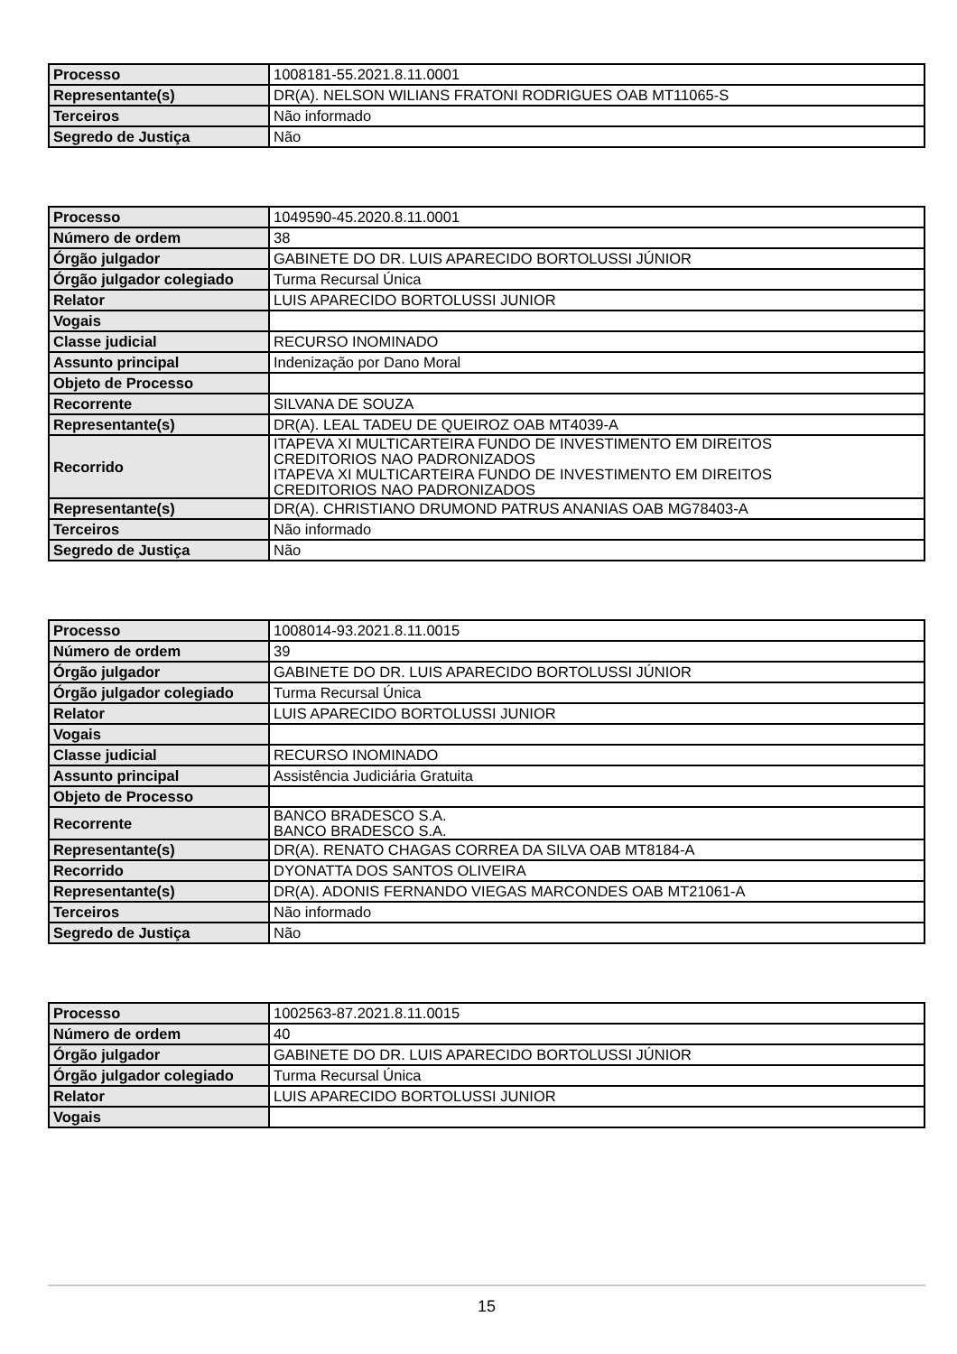| Processo | 1008181-55.2021.8.11.0001 |
| Representante(s) | DR(A). NELSON WILIANS FRATONI RODRIGUES OAB MT11065-S |
| Terceiros | Não informado |
| Segredo de Justiça | Não |
| Processo | 1049590-45.2020.8.11.0001 |
| Número de ordem | 38 |
| Órgão julgador | GABINETE DO DR. LUIS APARECIDO BORTOLUSSI JÚNIOR |
| Órgão julgador colegiado | Turma Recursal Única |
| Relator | LUIS APARECIDO BORTOLUSSI JUNIOR |
| Vogais | |
| Classe judicial | RECURSO INOMINADO |
| Assunto principal | Indenização por Dano Moral |
| Objeto de Processo | |
| Recorrente | SILVANA DE SOUZA |
| Representante(s) | DR(A). LEAL TADEU DE QUEIROZ OAB MT4039-A |
| Recorrido | ITAPEVA XI MULTICARTEIRA FUNDO DE INVESTIMENTO EM DIREITOS CREDITORIOS NAO PADRONIZADOS ITAPEVA XI MULTICARTEIRA FUNDO DE INVESTIMENTO EM DIREITOS CREDITORIOS NAO PADRONIZADOS |
| Representante(s) | DR(A). CHRISTIANO DRUMOND PATRUS ANANIAS OAB MG78403-A |
| Terceiros | Não informado |
| Segredo de Justiça | Não |
| Processo | 1008014-93.2021.8.11.0015 |
| Número de ordem | 39 |
| Órgão julgador | GABINETE DO DR. LUIS APARECIDO BORTOLUSSI JÚNIOR |
| Órgão julgador colegiado | Turma Recursal Única |
| Relator | LUIS APARECIDO BORTOLUSSI JUNIOR |
| Vogais | |
| Classe judicial | RECURSO INOMINADO |
| Assunto principal | Assistência Judiciária Gratuita |
| Objeto de Processo | |
| Recorrente | BANCO BRADESCO S.A. BANCO BRADESCO S.A. |
| Representante(s) | DR(A). RENATO CHAGAS CORREA DA SILVA OAB MT8184-A |
| Recorrido | DYONATTA DOS SANTOS OLIVEIRA |
| Representante(s) | DR(A). ADONIS FERNANDO VIEGAS MARCONDES OAB MT21061-A |
| Terceiros | Não informado |
| Segredo de Justiça | Não |
| Processo | 1002563-87.2021.8.11.0015 |
| Número de ordem | 40 |
| Órgão julgador | GABINETE DO DR. LUIS APARECIDO BORTOLUSSI JÚNIOR |
| Órgão julgador colegiado | Turma Recursal Única |
| Relator | LUIS APARECIDO BORTOLUSSI JUNIOR |
| Vogais | |
15